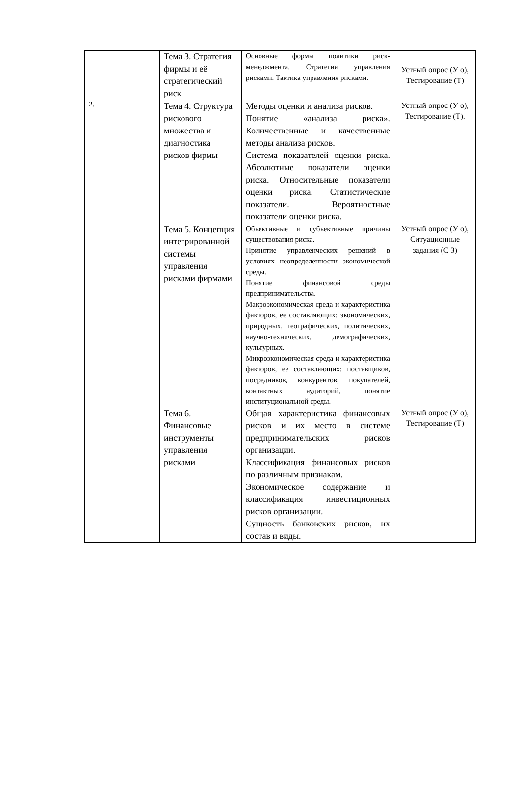| | Тема 3. Стратегия фирмы и её стратегический риск | Основные формы политики риск-менеджмента. Стратегия управления рисками. Тактика управления рисками. | Устный опрос (У о), Тестирование (Т) |
| 2. | Тема 4. Структура рискового множества и диагностика рисков фирмы | Методы оценки и анализа рисков. Понятие «анализа риска». Количественные и качественные методы анализа рисков. Система показателей оценки риска. Абсолютные показатели оценки риска. Относительные показатели оценки риска. Статистические показатели. Вероятностные показатели оценки риска. | Устный опрос (У о), Тестирование (Т). |
| | Тема 5. Концепция интегрированной системы управления рисками фирмами | Объективные и субъективные причины существования риска. Принятие управленческих решений в условиях неопределенности экономической среды. Понятие финансовой среды предпринимательства. Макроэкономическая среда и характеристика факторов, ее составляющих: экономических, природных, географических, политических, научно-технических, демографических, культурных. Микроэкономическая среда и характеристика факторов, ее составляющих: поставщиков, посредников, конкурентов, покупателей, контактных аудиторий, понятие институциональной среды. | Устный опрос (У о), Ситуационные задания (С З) |
| | Тема 6. Финансовые инструменты управления рисками | Общая характеристика финансовых рисков и их место в системе предпринимательских рисков организации. Классификация финансовых рисков по различным признакам. Экономическое содержание и классификация инвестиционных рисков организации. Сущность банковских рисков, их состав и виды. | Устный опрос (У о), Тестирование (Т) |